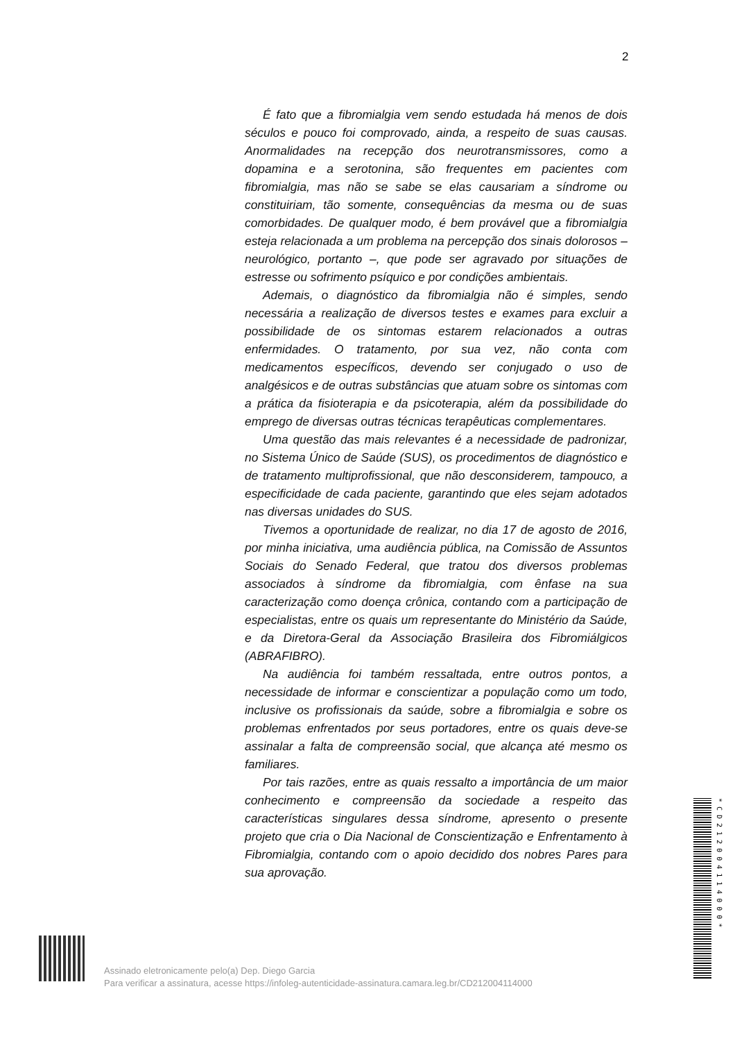2
É fato que a fibromialgia vem sendo estudada há menos de dois séculos e pouco foi comprovado, ainda, a respeito de suas causas. Anormalidades na recepção dos neurotransmissores, como a dopamina e a serotonina, são frequentes em pacientes com fibromialgia, mas não se sabe se elas causariam a síndrome ou constituiriam, tão somente, consequências da mesma ou de suas comorbidades. De qualquer modo, é bem provável que a fibromialgia esteja relacionada a um problema na percepção dos sinais dolorosos – neurológico, portanto –, que pode ser agravado por situações de estresse ou sofrimento psíquico e por condições ambientais.
Ademais, o diagnóstico da fibromialgia não é simples, sendo necessária a realização de diversos testes e exames para excluir a possibilidade de os sintomas estarem relacionados a outras enfermidades. O tratamento, por sua vez, não conta com medicamentos específicos, devendo ser conjugado o uso de analgésicos e de outras substâncias que atuam sobre os sintomas com a prática da fisioterapia e da psicoterapia, além da possibilidade do emprego de diversas outras técnicas terapêuticas complementares.
Uma questão das mais relevantes é a necessidade de padronizar, no Sistema Único de Saúde (SUS), os procedimentos de diagnóstico e de tratamento multiprofissional, que não desconsiderem, tampouco, a especificidade de cada paciente, garantindo que eles sejam adotados nas diversas unidades do SUS.
Tivemos a oportunidade de realizar, no dia 17 de agosto de 2016, por minha iniciativa, uma audiência pública, na Comissão de Assuntos Sociais do Senado Federal, que tratou dos diversos problemas associados à síndrome da fibromialgia, com ênfase na sua caracterização como doença crônica, contando com a participação de especialistas, entre os quais um representante do Ministério da Saúde, e da Diretora-Geral da Associação Brasileira dos Fibromiálgicos (ABRAFIBRO).
Na audiência foi também ressaltada, entre outros pontos, a necessidade de informar e conscientizar a população como um todo, inclusive os profissionais da saúde, sobre a fibromialgia e sobre os problemas enfrentados por seus portadores, entre os quais deve-se assinalar a falta de compreensão social, que alcança até mesmo os familiares.
Por tais razões, entre as quais ressalto a importância de um maior conhecimento e compreensão da sociedade a respeito das características singulares dessa síndrome, apresento o presente projeto que cria o Dia Nacional de Conscientização e Enfrentamento à Fibromialgia, contando com o apoio decidido dos nobres Pares para sua aprovação.
Assinado eletronicamente pelo(a) Dep. Diego Garcia
Para verificar a assinatura, acesse https://infoleg-autenticidade-assinatura.camara.leg.br/CD212004114000
*CD212004114000*